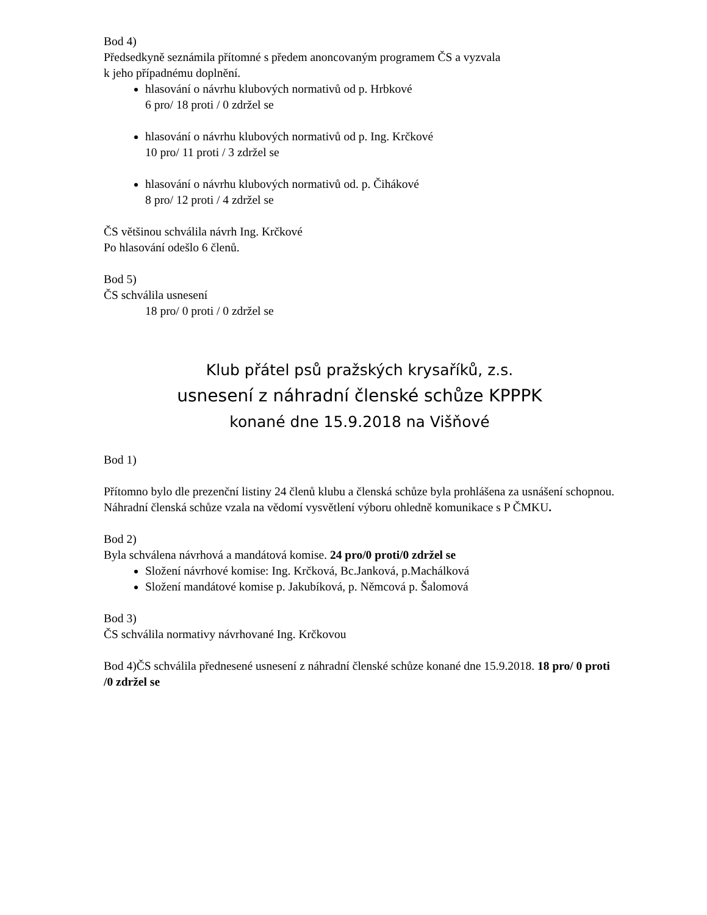Bod 4)
Předsedkyně seznámila přítomné s předem anoncovaným programem ČS a vyzvala
k jeho případnému doplnění.
hlasování o návrhu klubových normativů od p. Hrbkové
6 pro/ 18 proti / 0 zdržel se
hlasování o návrhu klubových normativů od p. Ing. Krčkové
10 pro/ 11 proti / 3 zdržel se
hlasování o návrhu klubových normativů od. p. Čihákové
8 pro/ 12 proti / 4 zdržel se
ČS většinou schválila návrh Ing. Krčkové
Po hlasování odešlo 6 členů.
Bod 5)
ČS schválila usnesení
18 pro/ 0 proti / 0 zdržel se
Klub přátel psů pražských krysaříků, z.s.
usnesení z náhradní členské schůze KPPPK
konané dne 15.9.2018 na Višňové
Bod 1)
Přítomno bylo dle prezenční listiny 24 členů klubu a členská schůze byla prohlášena za usnášení schopnou. Náhradní členská schůze vzala na vědomí vysvětlení výboru ohledně komunikace s P ČMKU.
Bod 2)
Byla schválena návrhová a mandátová komise. 24 pro/0 proti/0 zdržel se
Složení návrhové komise: Ing. Krčková, Bc.Janková, p.Machálková
Složení mandátové komise p. Jakubíková, p. Němcová p. Šalomová
Bod 3)
ČS schválila normativy návrhované Ing. Krčkovou
Bod 4)ČS schválila přednesené usnesení z náhradní členské schůze konané dne 15.9.2018. 18 pro/ 0 proti /0 zdržel se